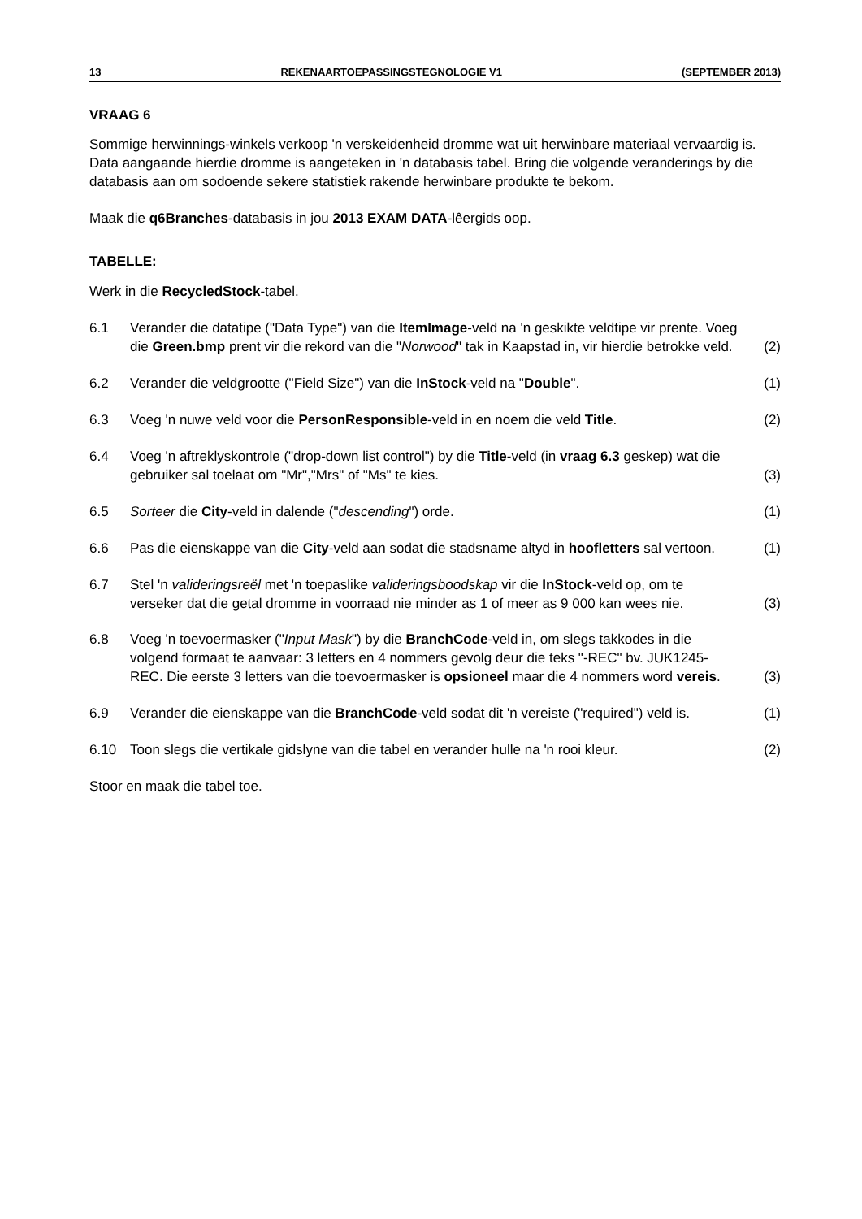13 REKENAARTOEPASSINGSTEGNOLOGIE V1 (SEPTEMBER 2013)
VRAAG 6
Sommige herwinnings-winkels verkoop 'n verskeidenheid dromme wat uit herwinbare materiaal vervaardig is. Data aangaande hierdie dromme is aangeteken in 'n databasis tabel. Bring die volgende veranderings by die databasis aan om sodoende sekere statistiek rakende herwinbare produkte te bekom.
Maak die q6Branches-databasis in jou 2013 EXAM DATA-lêergids oop.
TABELLE:
Werk in die RecycledStock-tabel.
6.1 Verander die datatipe ("Data Type") van die ItemImage-veld na 'n geskikte veldtipe vir prente. Voeg die Green.bmp prent vir die rekord van die "Norwood" tak in Kaapstad in, vir hierdie betrokke veld. (2)
6.2 Verander die veldgrootte ("Field Size") van die InStock-veld na "Double". (1)
6.3 Voeg 'n nuwe veld voor die PersonResponsible-veld in en noem die veld Title. (2)
6.4 Voeg 'n aftreklyskontrole ("drop-down list control") by die Title-veld (in vraag 6.3 geskep) wat die gebruiker sal toelaat om "Mr","Mrs" of "Ms" te kies. (3)
6.5 Sorteer die City-veld in dalende ("descending") orde. (1)
6.6 Pas die eienskappe van die City-veld aan sodat die stadsname altyd in hoofletters sal vertoon. (1)
6.7 Stel 'n valideringsreël met 'n toepaslike valideringsboodskap vir die InStock-veld op, om te verseker dat die getal dromme in voorraad nie minder as 1 of meer as 9 000 kan wees nie. (3)
6.8 Voeg 'n toevoermasker ("Input Mask") by die BranchCode-veld in, om slegs takkodes in die volgend formaat te aanvaar: 3 letters en 4 nommers gevolg deur die teks "-REC" bv. JUK1245-REC. Die eerste 3 letters van die toevoermasker is opsioneel maar die 4 nommers word vereis. (3)
6.9 Verander die eienskappe van die BranchCode-veld sodat dit 'n vereiste ("required") veld is. (1)
6.10 Toon slegs die vertikale gidslyne van die tabel en verander hulle na 'n rooi kleur. (2)
Stoor en maak die tabel toe.